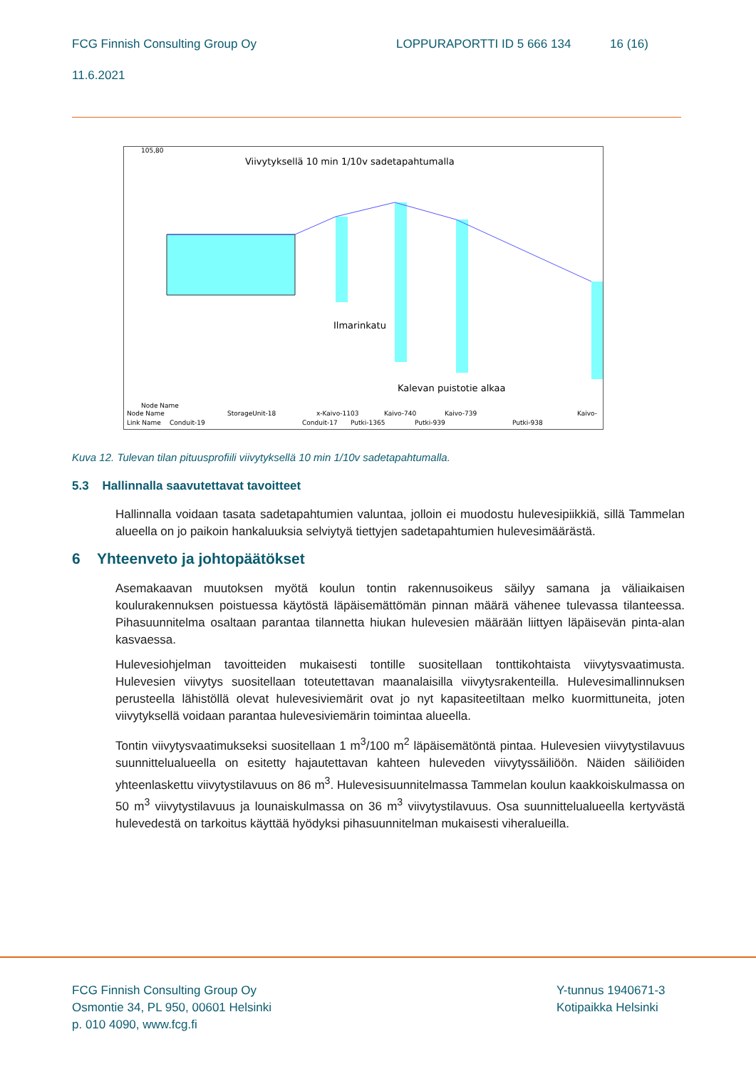FCG Finnish Consulting Group Oy LOPPURAPORTTI ID 5 666 134 16 (16)
11.6.2021
105,80
Node Name
Viivytyksellä 10 min 1/10v sadetapahtumalla
Ilmarinkatu
Kalevan puistotie alkaa
Node Name
StorageUnit-18
x-Kaivo-1103
Kaivo-740
Kaivo-739
Kaivo-
Link Name
Conduit-19
Conduit-17
Putki-1365
Putki-939
Putki-938
Kuva 12. Tulevan tilan pituusprofiili viivytyksellä 10 min 1/10v sadetapahtumalla.
5.3 Hallinnalla saavutettavat tavoitteet
Hallinnalla voidaan tasata sadetapahtumien valuntaa, jolloin ei muodostu hulevesipiikkiä, sillä Tammelan alueella on jo paikoin hankaluuksia selviytyä tiettyjen sadetapahtumien hulevesimäärästä.
6 Yhteenveto ja johtopäätökset
Asemakaavan muutoksen myötä koulun tontin rakennusoikeus säilyy samana ja väliaikaisen koulurakennuksen poistuessa käytöstä läpäisemättömän pinnan määrä vähenee tulevassa tilanteessa. Pihasuunnitelma osaltaan parantaa tilannetta hiukan hulevesien määrään liittyen läpäisevän pinta-alan kasvaessa.
Hulevesiohjelman tavoitteiden mukaisesti tontille suositellaan tonttikohtaista viivytysvaatimusta. Hulevesien viivytys suositellaan toteutettavan maanalaisilla viivytysrakenteilla. Hulevesimallinnuksen perusteella lähistöllä olevat hulevesiviemärit ovat jo nyt kapasiteetiltaan melko kuormittuneita, joten viivytyksellä voidaan parantaa hulevesiviemärin toimintaa alueella.
Tontin viivytysvaatimukseksi suositellaan 1 m<sup>3</sup>/100 m<sup>2</sup> läpäisemätöntä pintaa. Hulevesien viivytystilavuus suunnittelualueella on esitetty hajautettavan kahteen huleveden viivytyssäiliöön. Näiden säiliöiden yhteenlaskettu viivytystilavuus on 86 m<sup>3</sup>. Hulevesisuunnitelmassa Tammelan koulun kaakkoiskulmassa on 50 m<sup>3</sup> viivytystilavuus ja lounaiskulmassa on 36 m<sup>3</sup> viivytystilavuus. Osa suunnittelualueella kertyvästä hulevedestä on tarkoitus käyttää hyödyksi pihasuunnitelman mukaisesti viheralueilla.
FCG Finnish Consulting Group Oy
Osmontie 34, PL 950, 00601 Helsinki
p. 010 4090, www.fcg.fi
Y-tunnus 1940671-3
Kotipaikka Helsinki